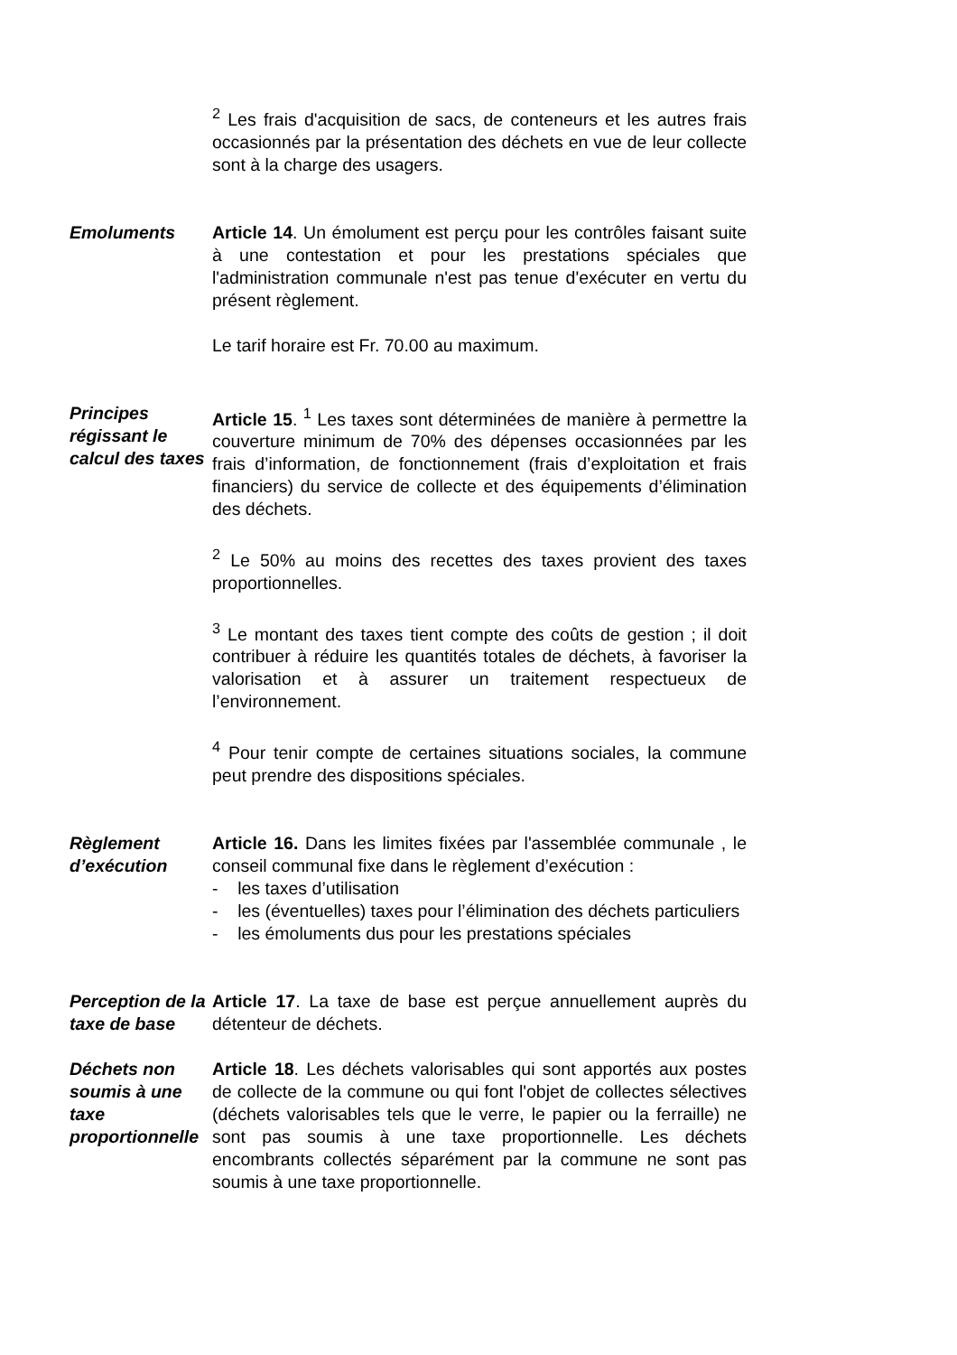<sup>2</sup> Les frais d'acquisition de sacs, de conteneurs et les autres frais occasionnés par la présentation des déchets en vue de leur collecte sont à la charge des usagers.
Emoluments Article 14. Un émolument est perçu pour les contrôles faisant suite à une contestation et pour les prestations spéciales que l'administration communale n'est pas tenue d'exécuter en vertu du présent règlement.
Le tarif horaire est Fr. 70.00 au maximum.
Principes régissant le calcul des taxes
Article 15. <sup>1</sup> Les taxes sont déterminées de manière à permettre la couverture minimum de 70% des dépenses occasionnées par les frais d’information, de fonctionnement (frais d’exploitation et frais financiers) du service de collecte et des équipements d’élimination des déchets.
<sup>2</sup> Le 50% au moins des recettes des taxes provient des taxes proportionnelles.
<sup>3</sup> Le montant des taxes tient compte des coûts de gestion ; il doit contribuer à réduire les quantités totales de déchets, à favoriser la valorisation et à assurer un traitement respectueux de l’environnement.
<sup>4</sup> Pour tenir compte de certaines situations sociales, la commune peut prendre des dispositions spéciales.
Règlement d’exécution
Article 16. Dans les limites fixées par l'assemblée communale , le conseil communal fixe dans le règlement d’exécution :
- les taxes d’utilisation
- les (éventuelles) taxes pour l’élimination des déchets particuliers
- les émoluments dus pour les prestations spéciales
Perception de la taxe de base
Article 17. La taxe de base est perçue annuellement auprès du détenteur de déchets.
Déchets non soumis à une taxe proportionnelle
Article 18. Les déchets valorisables qui sont apportés aux postes de collecte de la commune ou qui font l'objet de collectes sélectives (déchets valorisables tels que le verre, le papier ou la ferraille) ne sont pas soumis à une taxe proportionnelle. Les déchets encombrants collectés séparément par la commune ne sont pas soumis à une taxe proportionnelle.